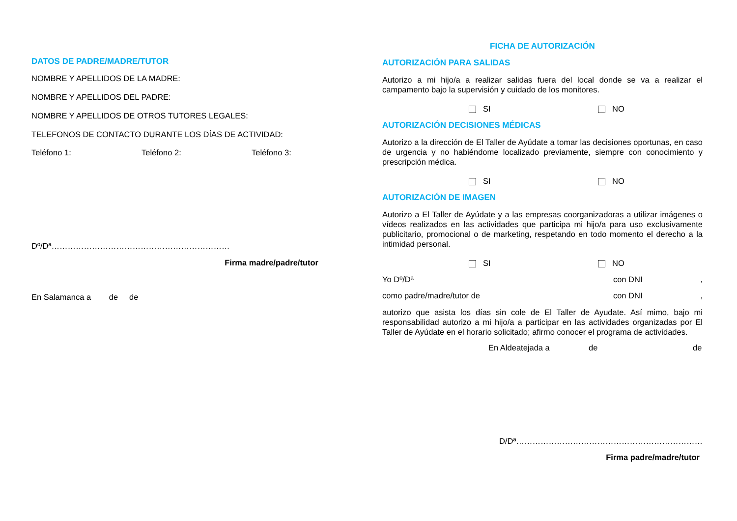DATOS DE PADRE/MADRE/TUTOR
NOMBRE Y APELLIDOS DE LA MADRE:
NOMBRE Y APELLIDOS DEL PADRE:
NOMBRE Y APELLIDOS DE OTROS TUTORES LEGALES:
TELEFONOS DE CONTACTO DURANTE LOS DÍAS DE ACTIVIDAD:
Teléfono 1: Teléfono 2: Teléfono 3:
Dº/Dª…………………………………………………………
Firma madre/padre/tutor
En Salamanca a de de
FICHA DE AUTORIZACIÓN
AUTORIZACIÓN PARA SALIDAS
Autorizo a mi hijo/a a realizar salidas fuera del local donde se va a realizar el campamento bajo la supervisión y cuidado de los monitores.
SI NO
AUTORIZACIÓN DECISIONES MÉDICAS
Autorizo a la dirección de El Taller de Ayúdate a tomar las decisiones oportunas, en caso de urgencia y no habiéndome localizado previamente, siempre con conocimiento y prescripción médica.
SI NO
AUTORIZACIÓN DE IMAGEN
Autorizo a El Taller de Ayúdate y a las empresas coorganizadoras a utilizar imágenes o vídeos realizados en las actividades que participa mi hijo/a para uso exclusivamente publicitario, promocional o de marketing, respetando en todo momento el derecho a la intimidad personal.
SI NO
Yo Dº/Dª con DNI,
como padre/madre/tutor de con DNI,
autorizo que asista los días sin cole de El Taller de Ayudate. Así mimo, bajo mi responsabilidad autorizo a mi hijo/a a participar en las actividades organizadas por El Taller de Ayúdate en el horario solicitado; afirmo conocer el programa de actividades.
En Aldeatejada a de de
D/Dª……………………………………………………………
Firma padre/madre/tutor